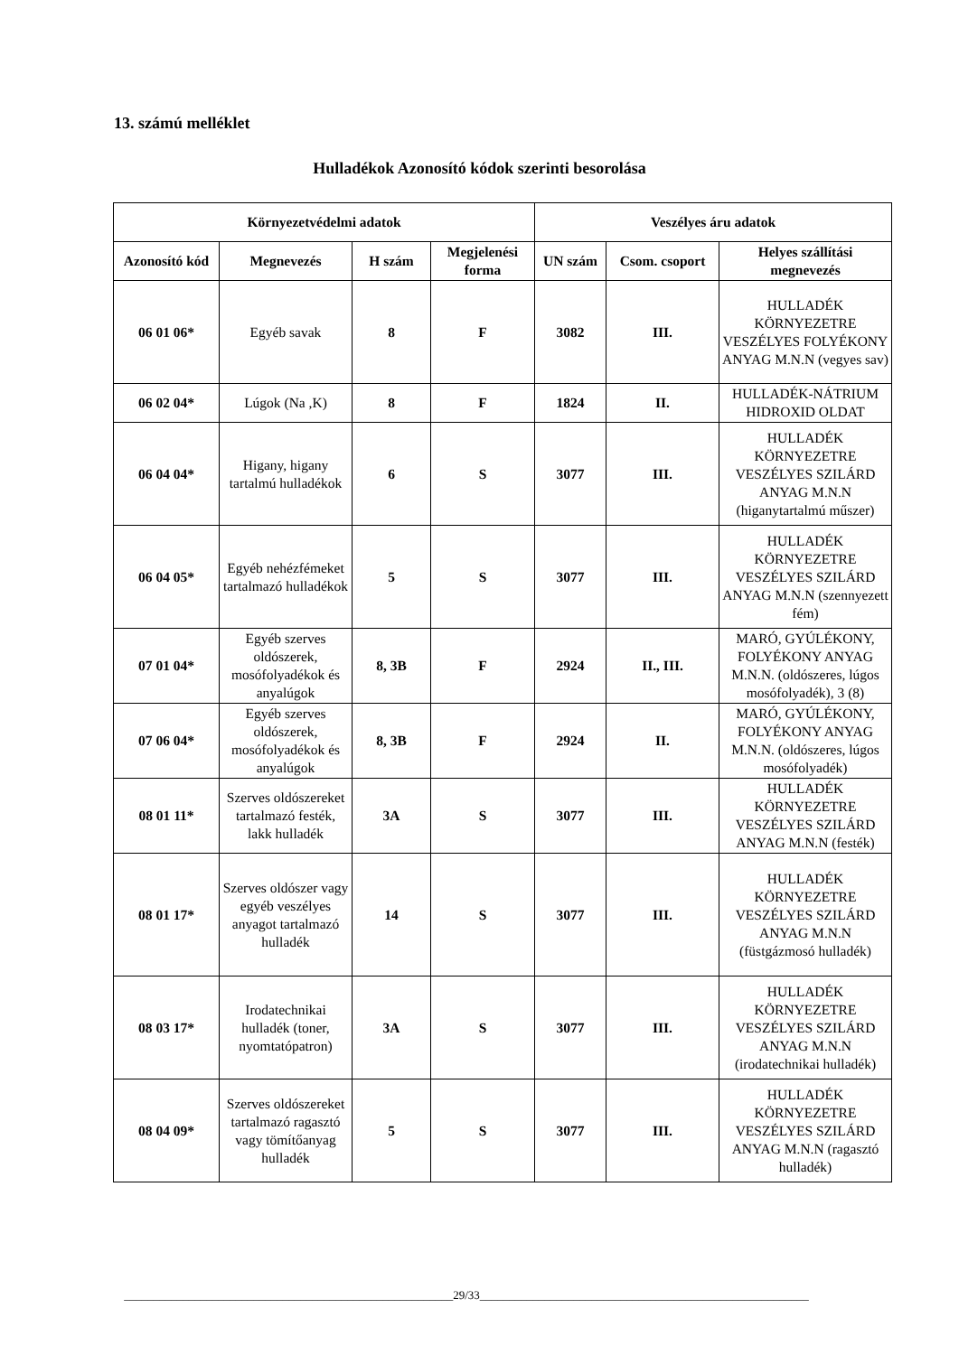13. számú melléklet
Hulladékok Azonosító kódok szerinti besorolása
| Környezetvédelmi adatok | | | | Veszélyes áru adatok | | |
| --- | --- | --- | --- | --- | --- | --- |
| Azonosító kód | Megnevezés | H szám | Megjelenési forma | UN szám | Csom. csoport | Helyes szállítási megnevezés |
| 06 01 06* | Egyéb savak | 8 | F | 3082 | III. | HULLADÉK KÖRNYEZETRE VESZÉLYES FOLYÉKONY ANYAG M.N.N (vegyes sav) |
| 06 02 04* | Lúgok (Na ,K) | 8 | F | 1824 | II. | HULLADÉK-NÁTRIUM HIDROXID OLDAT |
| 06 04 04* | Higany, higany tartalmú hulladékok | 6 | S | 3077 | III. | HULLADÉK KÖRNYEZETRE VESZÉLYES SZILÁRD ANYAG M.N.N (higanytartalmú műszer) |
| 06 04 05* | Egyéb nehézfémeket tartalmazó hulladékok | 5 | S | 3077 | III. | HULLADÉK KÖRNYEZETRE VESZÉLYES SZILÁRD ANYAG M.N.N (szennyezett fém) |
| 07 01 04* | Egyéb szerves oldószerek, mosófolyadékok és anyalúgok | 8, 3B | F | 2924 | II., III. | MARÓ, GYÚLÉKONY, FOLYÉKONY ANYAG M.N.N. (oldószeres, lúgos mosófolyadék), 3 (8) |
| 07 06 04* | Egyéb szerves oldószerek, mosófolyadékok és anyalúgok | 8, 3B | F | 2924 | II. | MARÓ, GYÚLÉKONY, FOLYÉKONY ANYAG M.N.N. (oldószeres, lúgos mosófolyadék) |
| 08 01 11* | Szerves oldószereket tartalmazó festék, lakk hulladék | 3A | S | 3077 | III. | HULLADÉK KÖRNYEZETRE VESZÉLYES SZILÁRD ANYAG M.N.N (festék) |
| 08 01 17* | Szerves oldószer vagy egyéb veszélyes anyagot tartalmazó hulladék | 14 | S | 3077 | III. | HULLADÉK KÖRNYEZETRE VESZÉLYES SZILÁRD ANYAG M.N.N (füstgázmosó hulladék) |
| 08 03 17* | Irodatechnikai hulladék (toner, nyomtatópatron) | 3A | S | 3077 | III. | HULLADÉK KÖRNYEZETRE VESZÉLYES SZILÁRD ANYAG M.N.N (irodatechnikai hulladék) |
| 08 04 09* | Szerves oldószereket tartalmazó ragasztó vagy tömítőanyag hulladék | 5 | S | 3077 | III. | HULLADÉK KÖRNYEZETRE VESZÉLYES SZILÁRD ANYAG M.N.N (ragasztó hulladék) |
________________________________________________________29/33________________________________________________________